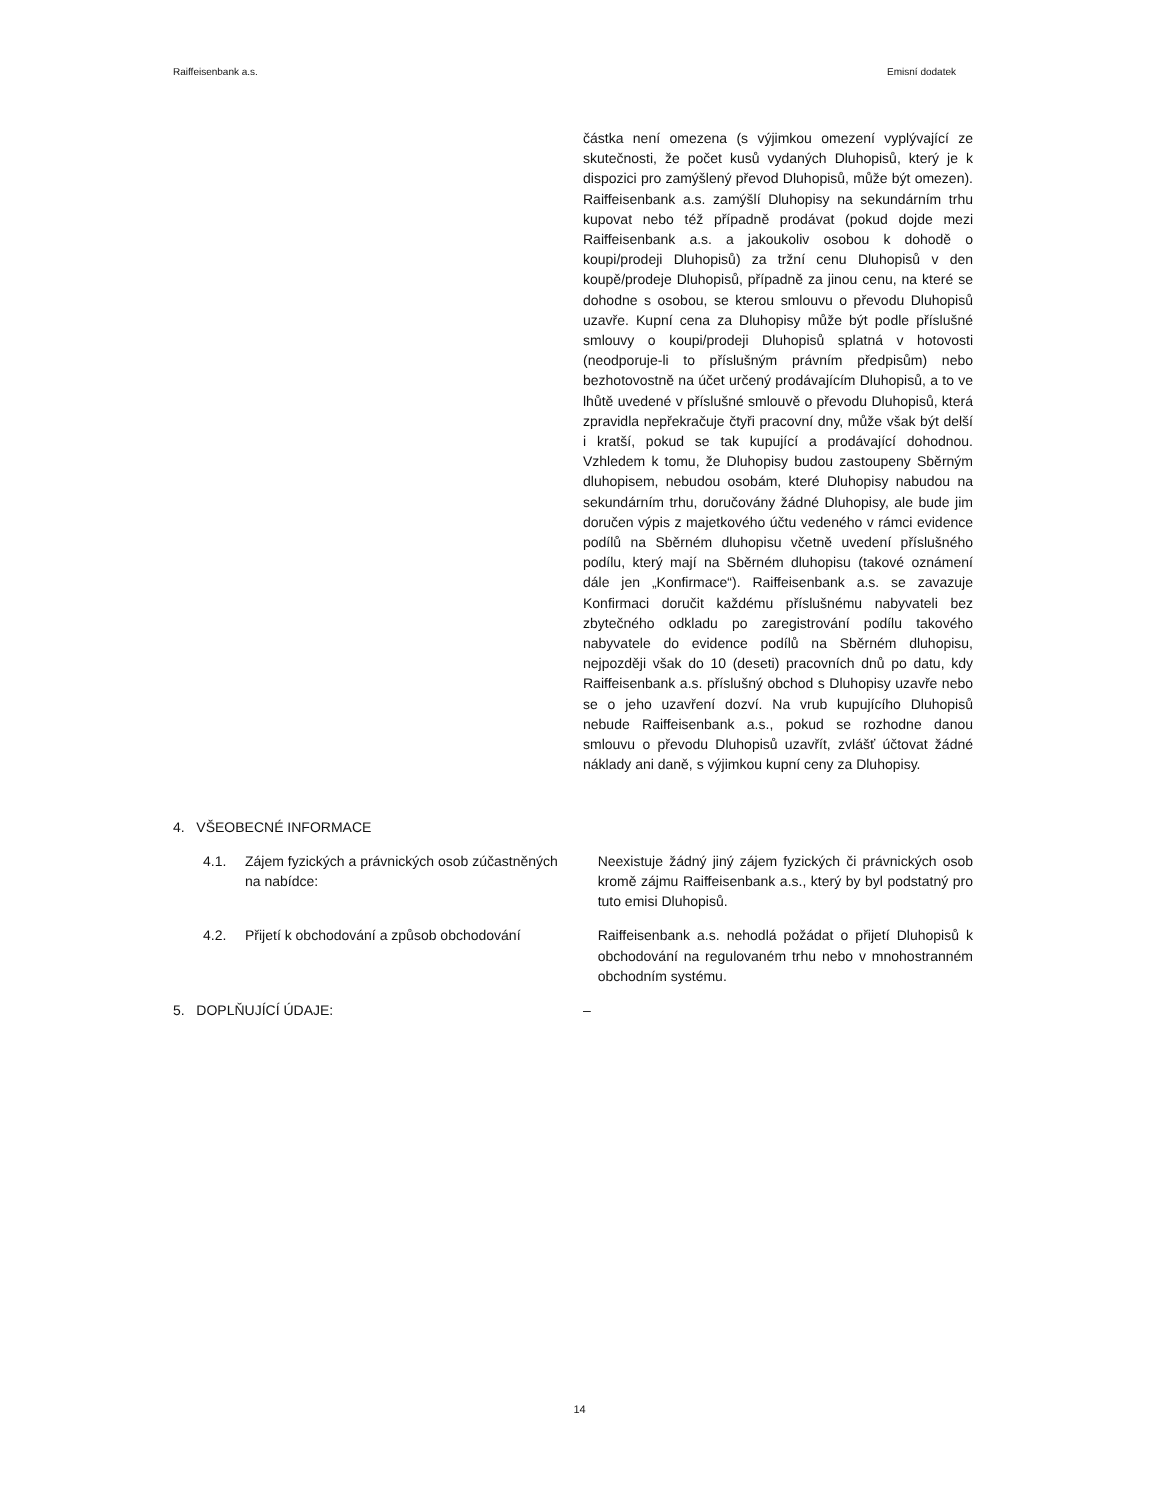Raiffeisenbank a.s. Emisní dodatek
částka není omezena (s výjimkou omezení vyplývající ze skutečnosti, že počet kusů vydaných Dluhopisů, který je k dispozici pro zamýšlený převod Dluhopisů, může být omezen). Raiffeisenbank a.s. zamýšlí Dluhopisy na sekundárním trhu kupovat nebo též případně prodávat (pokud dojde mezi Raiffeisenbank a.s. a jakoukoliv osobou k dohodě o koupi/prodeji Dluhopisů) za tržní cenu Dluhopisů v den koupě/prodeje Dluhopisů, případně za jinou cenu, na které se dohodne s osobou, se kterou smlouvu o převodu Dluhopisů uzavře. Kupní cena za Dluhopisy může být podle příslušné smlouvy o koupi/prodeji Dluhopisů splatná v hotovosti (neodporuje-li to příslušným právním předpisům) nebo bezhotovostně na účet určený prodávajícím Dluhopisů, a to ve lhůtě uvedené v příslušné smlouvě o převodu Dluhopisů, která zpravidla nepřekračuje čtyři pracovní dny, může však být delší i kratší, pokud se tak kupující a prodávající dohodnou. Vzhledem k tomu, že Dluhopisy budou zastoupeny Sběrným dluhopisem, nebudou osobám, které Dluhopisy nabudou na sekundárním trhu, doručovány žádné Dluhopisy, ale bude jim doručen výpis z majetkového účtu vedeného v rámci evidence podílů na Sběrném dluhopisu včetně uvedení příslušného podílu, který mají na Sběrném dluhopisu (takové oznámení dále jen „Konfirmace“). Raiffeisenbank a.s. se zavazuje Konfirmaci doručit každému příslušnému nabyvateli bez zbytečného odkladu po zaregistrování podílu takového nabyvatele do evidence podílů na Sběrném dluhopisu, nejpozději však do 10 (deseti) pracovních dnů po datu, kdy Raiffeisenbank a.s. příslušný obchod s Dluhopisy uzavře nebo se o jeho uzavření dozví. Na vrub kupujícího Dluhopisů nebude Raiffeisenbank a.s., pokud se rozhodne danou smlouvu o převodu Dluhopisů uzavřít, zvlášť účtovat žádné náklady ani daně, s výjimkou kupní ceny za Dluhopisy.
4. VŠEOBECNÉ INFORMACE
4.1. Zájem fyzických a právnických osob zúčastněných na nabídce:
Neexistuje žádný jiný zájem fyzických či právnických osob kromě zájmu Raiffeisenbank a.s., který by byl podstatný pro tuto emisi Dluhopisů.
4.2. Přijetí k obchodování a způsob obchodování Raiffeisenbank a.s. nehodlá požádat o přijetí Dluhopisů k obchodování na regulovaném trhu nebo v mnohostranném obchodním systému.
5. DOPLŇUJÍCÍ ÚDAJE: –
14